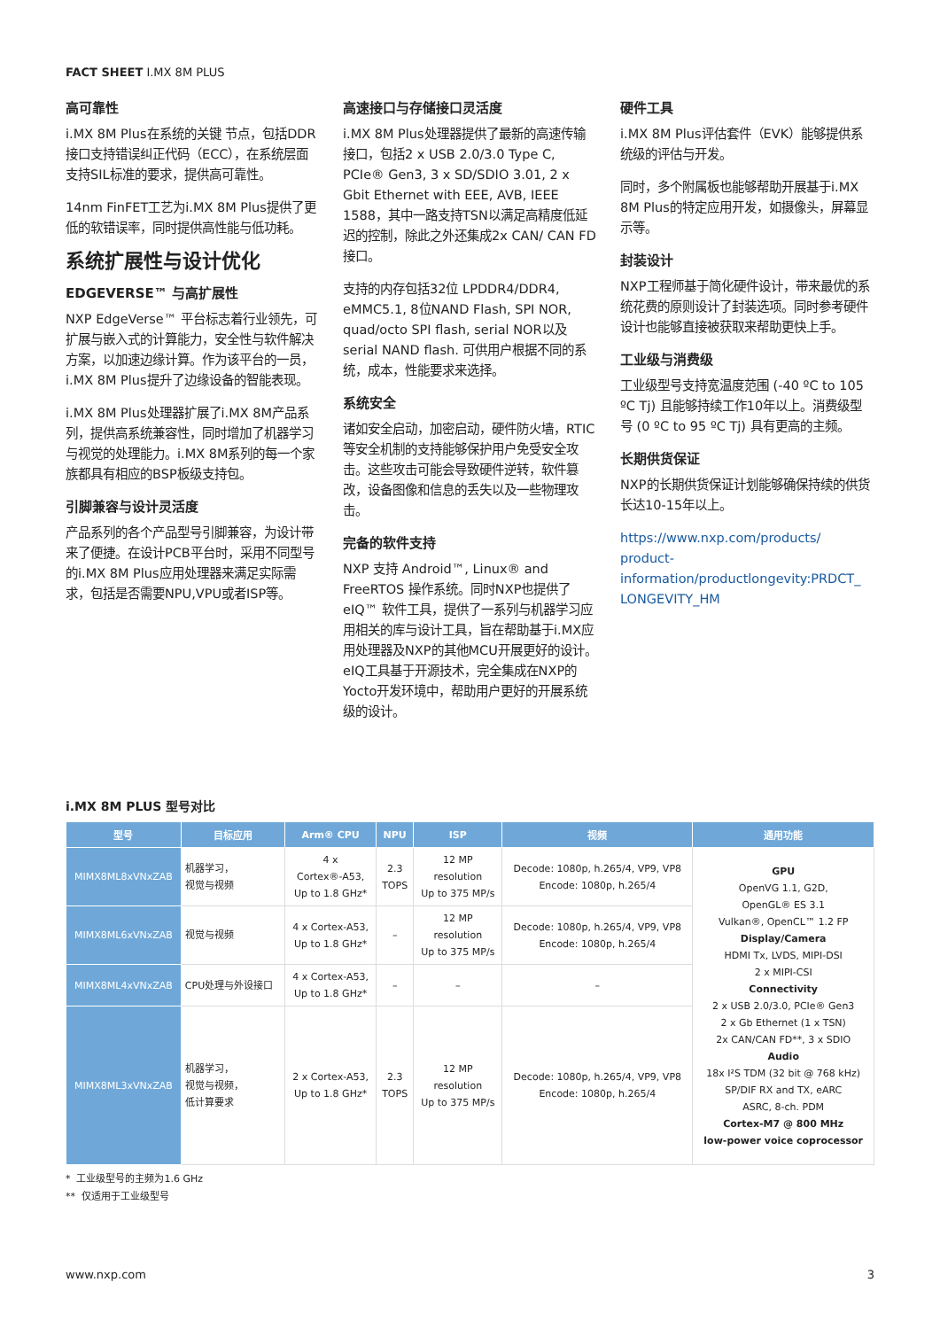FACT SHEET I.MX 8M PLUS
高可靠性
i.MX 8M Plus在系统的关键 节点，包括DDR接口支持错误纠正代码（ECC），在系统层面支持SIL标准的要求，提供高可靠性。
14nm FinFET工艺为i.MX 8M Plus提供了更低的软错误率，同时提供高性能与低功耗。
系统扩展性与设计优化
EDGEVERSE™ 与高扩展性
NXP EdgeVerse™ 平台标志着行业领先，可扩展与嵌入式的计算能力，安全性与软件解决方案，以加速边缘计算。作为该平台的一员，i.MX 8M Plus提升了边缘设备的智能表现。
i.MX 8M Plus处理器扩展了i.MX 8M产品系列，提供高系统兼容性，同时增加了机器学习与视觉的处理能力。i.MX 8M系列的每一个家族都具有相应的BSP板级支持包。
引脚兼容与设计灵活度
产品系列的各个产品型号引脚兼容，为设计带来了便捷。在设计PCB平台时，采用不同型号的i.MX 8M Plus应用处理器来满足实际需求，包括是否需要NPU,VPU或者ISP等。
高速接口与存储接口灵活度
i.MX 8M Plus处理器提供了最新的高速传输接口，包括2 x USB 2.0/3.0 Type C, PCIe® Gen3, 3 x SD/SDIO 3.01, 2 x Gbit Ethernet with EEE, AVB, IEEE 1588，其中一路支持TSN以满足高精度低延迟的控制，除此之外还集成2x CAN/ CAN FD接口。
支持的内存包括32位 LPDDR4/DDR4, eMMC5.1, 8位NAND Flash, SPI NOR, quad/octo SPI flash, serial NOR以及serial NAND flash. 可供用户根据不同的系统，成本，性能要求来选择。
系统安全
诸如安全启动，加密启动，硬件防火墙，RTIC等安全机制的支持能够保护用户免受安全攻击。这些攻击可能会导致硬件逆转，软件篡改，设备图像和信息的丢失以及一些物理攻击。
完备的软件支持
NXP 支持 Android™, Linux® and FreeRTOS 操作系统。同时NXP也提供了eIQ™ 软件工具，提供了一系列与机器学习应用相关的库与设计工具，旨在帮助基于i.MX应用处理器及NXP的其他MCU开展更好的设计。eIQ工具基于开源技术，完全集成在NXP的Yocto开发环境中，帮助用户更好的开展系统级的设计。
硬件工具
i.MX 8M Plus评估套件（EVK）能够提供系统级的评估与开发。
同时，多个附属板也能够帮助开展基于i.MX 8M Plus的特定应用开发，如摄像头，屏幕显示等。
封装设计
NXP工程师基于简化硬件设计，带来最优的系统花费的原则设计了封装选项。同时参考硬件设计也能够直接被获取来帮助更快上手。
工业级与消费级
工业级型号支持宽温度范围 (-40 ºC to 105 ºC Tj) 且能够持续工作10年以上。消费级型号 (0 ºC to 95 ºC Tj) 具有更高的主频。
长期供货保证
NXP的长期供货保证计划能够确保持续的供货长达10-15年以上。
https://www.nxp.com/products/ product-information/productlongevity:PRDCT_ LONGEVITY_HM
i.MX 8M PLUS 型号对比
| 型号 | 目标应用 | Arm® CPU | NPU | ISP | 视频 | 通用功能 |
| --- | --- | --- | --- | --- | --- | --- |
| MIMX8ML8xVNxZAB | 机器学习， 视觉与视频 | 4 x Cortex®-A53, Up to 1.8 GHz* | 2.3 TOPS | 12 MP resolution Up to 375 MP/s | Decode: 1080p, h.265/4, VP9, VP8 Encode: 1080p, h.265/4 | GPU OpenVG 1.1, G2D, OpenGL® ES 3.1 Vulkan®, OpenCL™ 1.2 FP Display/Camera HDMI Tx, LVDS, MIPI-DSI 2 x MIPI-CSI Connectivity 2 x USB 2.0/3.0, PCIe® Gen3 2 x Gb Ethernet (1 x TSN) 2x CAN/CAN FD**, 3 x SDIO Audio 18x I²S TDM (32 bit @ 768 kHz) SP/DIF RX and TX, eARC ASRC, 8-ch. PDM Cortex-M7 @ 800 MHz low-power voice coprocessor |
| MIMX8ML6xVNxZAB | 视觉与视频 | 4 x Cortex-A53, Up to 1.8 GHz* | – | 12 MP resolution Up to 375 MP/s | Decode: 1080p, h.265/4, VP9, VP8 Encode: 1080p, h.265/4 | |
| MIMX8ML4xVNxZAB | CPU处理与外设接口 | 4 x Cortex-A53, Up to 1.8 GHz* | – | – | – | |
| MIMX8ML3xVNxZAB | 机器学习， 视觉与视频， 低计算要求 | 2 x Cortex-A53, Up to 1.8 GHz* | 2.3 TOPS | 12 MP resolution Up to 375 MP/s | Decode: 1080p, h.265/4, VP9, VP8 Encode: 1080p, h.265/4 | |
* 工业级型号的主频为1.6 GHz
** 仅适用于工业级型号
www.nxp.com 3